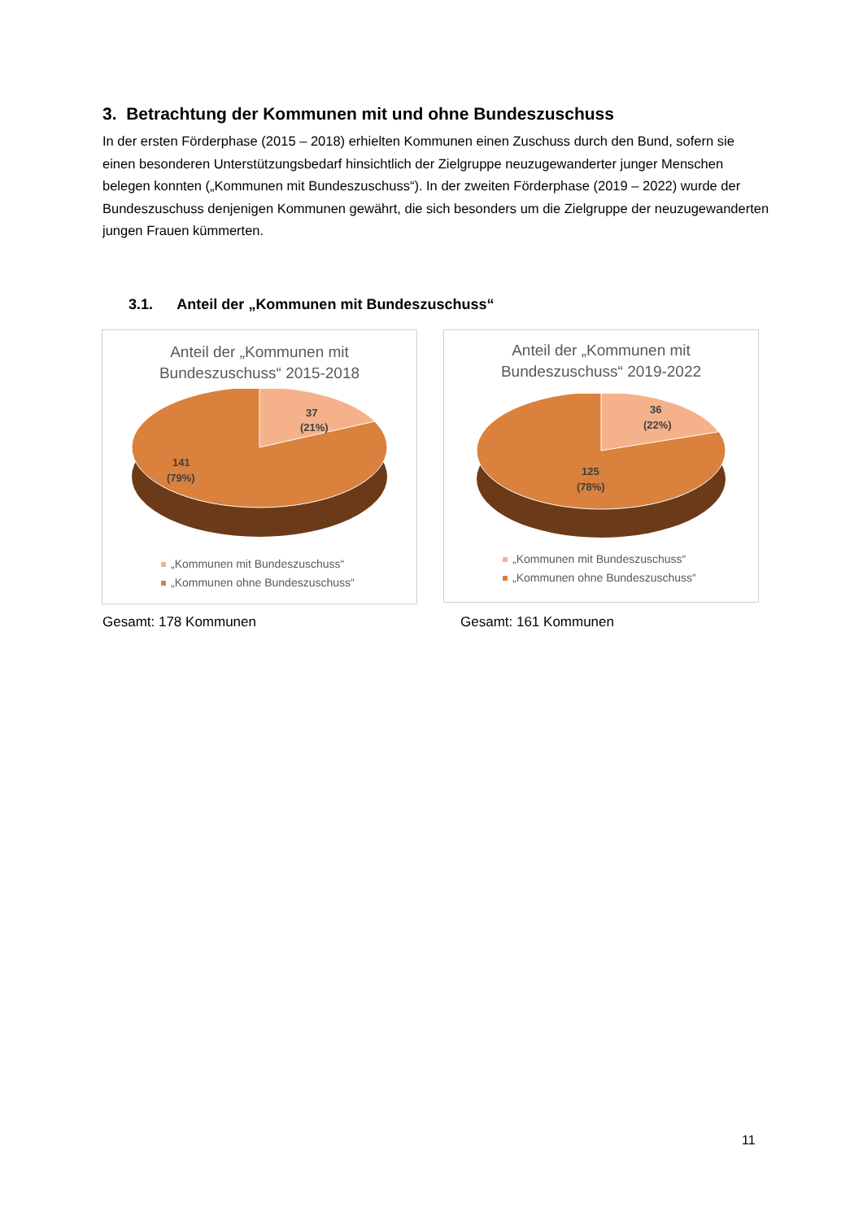3. Betrachtung der Kommunen mit und ohne Bundeszuschuss
In der ersten Förderphase (2015 – 2018) erhielten Kommunen einen Zuschuss durch den Bund, sofern sie einen besonderen Unterstützungsbedarf hinsichtlich der Zielgruppe neuzugewanderter junger Menschen belegen konnten („Kommunen mit Bundeszuschuss“). In der zweiten Förderphase (2019 – 2022) wurde der Bundeszuschuss denjenigen Kommunen gewährt, die sich besonders um die Zielgruppe der neuzugewanderten jungen Frauen kümmerten.
3.1. Anteil der „Kommunen mit Bundeszuschuss“
Anteil der „Kommunen mit
Bundeszuschuss“ 2015-2018
37
(21%)
141
(79%)
„Kommunen mit Bundeszuschuss“
„Kommunen ohne Bundeszuschuss“
Anteil der „Kommunen mit
Bundeszuschuss“ 2019-2022
36
(22%)
125
(78%)
„Kommunen mit Bundeszuschuss“
„Kommunen ohne Bundeszuschuss“
Gesamt: 178 Kommunen Gesamt: 161 Kommunen
11